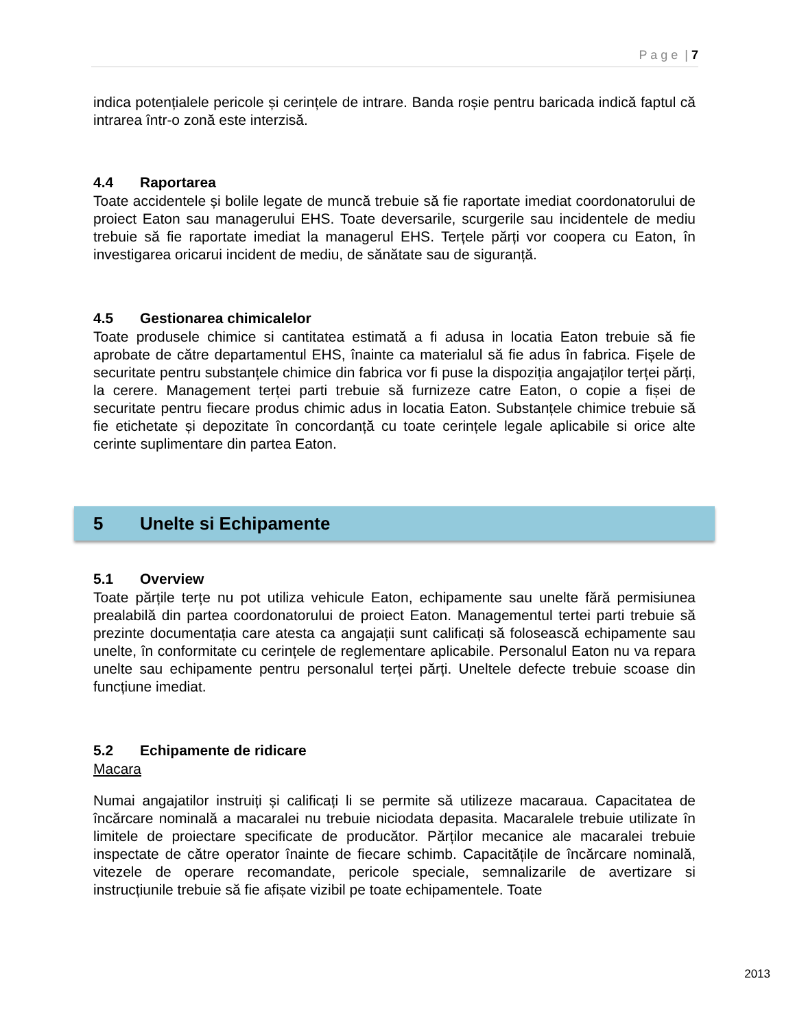P a g e | 7
indica potențialele pericole și cerințele de intrare. Banda roșie pentru baricada indică faptul că intrarea într-o zonă este interzisă.
4.4 Raportarea
Toate accidentele și bolile legate de muncă trebuie să fie raportate imediat coordonatorului de proiect Eaton sau managerului EHS. Toate deversarile, scurgerile sau incidentele de mediu trebuie să fie raportate imediat la managerul EHS. Terțele părți vor coopera cu Eaton, în investigarea oricarui incident de mediu, de sănătate sau de siguranță.
4.5 Gestionarea chimicalelor
Toate produsele chimice si cantitatea estimată a fi adusa in locatia Eaton trebuie să fie aprobate de către departamentul EHS, înainte ca materialul să fie adus în fabrica. Fișele de securitate pentru substanțele chimice din fabrica vor fi puse la dispoziția angajaților terței părți, la cerere. Management terței parti trebuie să furnizeze catre Eaton, o copie a fișei de securitate pentru fiecare produs chimic adus in locatia Eaton. Substanțele chimice trebuie să fie etichetate și depozitate în concordanță cu toate cerințele legale aplicabile si orice alte cerinte suplimentare din partea Eaton.
5 Unelte si Echipamente
5.1 Overview
Toate părțile terțe nu pot utiliza vehicule Eaton, echipamente sau unelte fără permisiunea prealabilă din partea coordonatorului de proiect Eaton. Managementul tertei parti trebuie să prezinte documentația care atesta ca angajații sunt calificați să folosească echipamente sau unelte, în conformitate cu cerințele de reglementare aplicabile. Personalul Eaton nu va repara unelte sau echipamente pentru personalul terței părți. Uneltele defecte trebuie scoase din funcțiune imediat.
5.2 Echipamente de ridicare
Macara
Numai angajatilor instruiți și calificați li se permite să utilizeze macaraua. Capacitatea de încărcare nominală a macaralei nu trebuie niciodata depasita. Macaralele trebuie utilizate în limitele de proiectare specificate de producător. Părților mecanice ale macaralei trebuie inspectate de către operator înainte de fiecare schimb. Capacitățile de încărcare nominală, vitezele de operare recomandate, pericole speciale, semnalizarile de avertizare si instrucțiunile trebuie să fie afișate vizibil pe toate echipamentele. Toate
2013